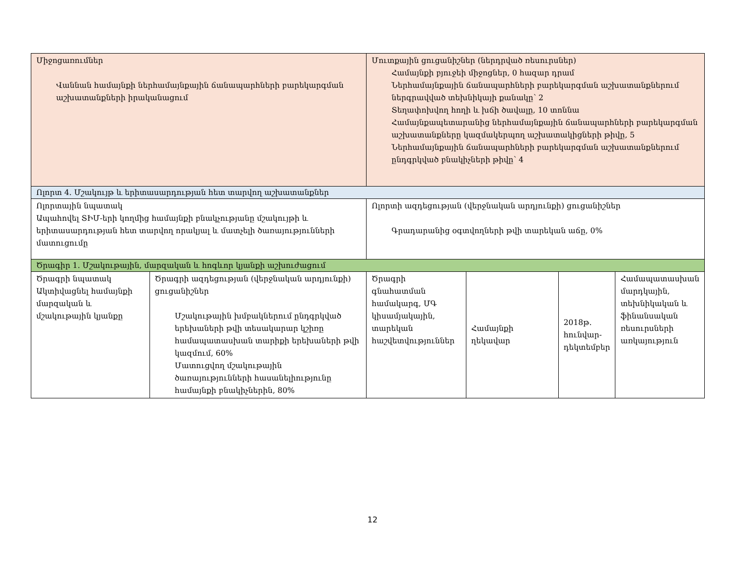| Միջոցառումներ Վաննան համայնքի ներհամայնքային ճանապարհների բարեկարգման աշխատանքների իրականացում | | Մուտքային ցուցանիշներ (ներդրված ռեսուրսներ) Համայնքի բյուջեի միջոցներ, 0 հազար դրամ Ներհամայնքային ճանապարհների բարեկարգման աշխատանքներում ներգրավված տեխնիկայի քանակը՝ 2 Տեղափոխվող հողի և խճի ծավալը, 10 տոննա Համայնքապետարանից ներհամայնքային ճանապարհների բարեկարգման աշխատանքները կազմակերպող աշխատակիցների թիվը, 5 Ներհամայնքային ճանապարհների բարեկարգման աշխատանքներում ընդգրկված բնակիչների թիվը՝ 4 | | | |
| Ոլորտ 4. Մշակույթ և երիտասարդության հետ տարվող աշխատանքներ | | | | | |
| Ոլորտային նպատակ Ապահովել ՏԻՄ-երի կողմից համայնքի բնակչությանը մշակույթի և երիտասարդության հետ տարվող որակյալ և մատչելի ծառայությունների մատուցումը | | Ոլորտի ազդեցության (վերջնական արդյունքի) ցուցանիշներ Գրադարանից օգտվողների թվի տարեկան աճը, 0% | | | |
| Ծրագիր 1. Մշակութային, մարզական և հոգևոր կյանքի աշխուժացում | | | | | |
| Ծրագրի նպատակ Ակտիվացնել համայնքի մարզական և մշակութային կյանքը | Ծրագրի ազդեցության (վերջնական արդյունքի) ցուցանիշներ Մշակութային խմբակներում ընդգրկված երեխաների թվի տեսակարար կշիռը համապատասխան տարիքի երեխաների թվի կազմում, 60% Մատուցվող մշակութային ծառայությունների հասանելիությունը համայնքի բնակիչներին, 80% | Ծրագրի գնահատման համակարգ, ՄԳ կիսամյակային, տարեկան հաշվետվություններ | Համայնքի ղեկավար | 2018թ. հունվար-դեկտեմբեր | Համապատասխան մարդկային, տեխնիկական և ֆինանսական ռեսուրսների առկայություն |
12